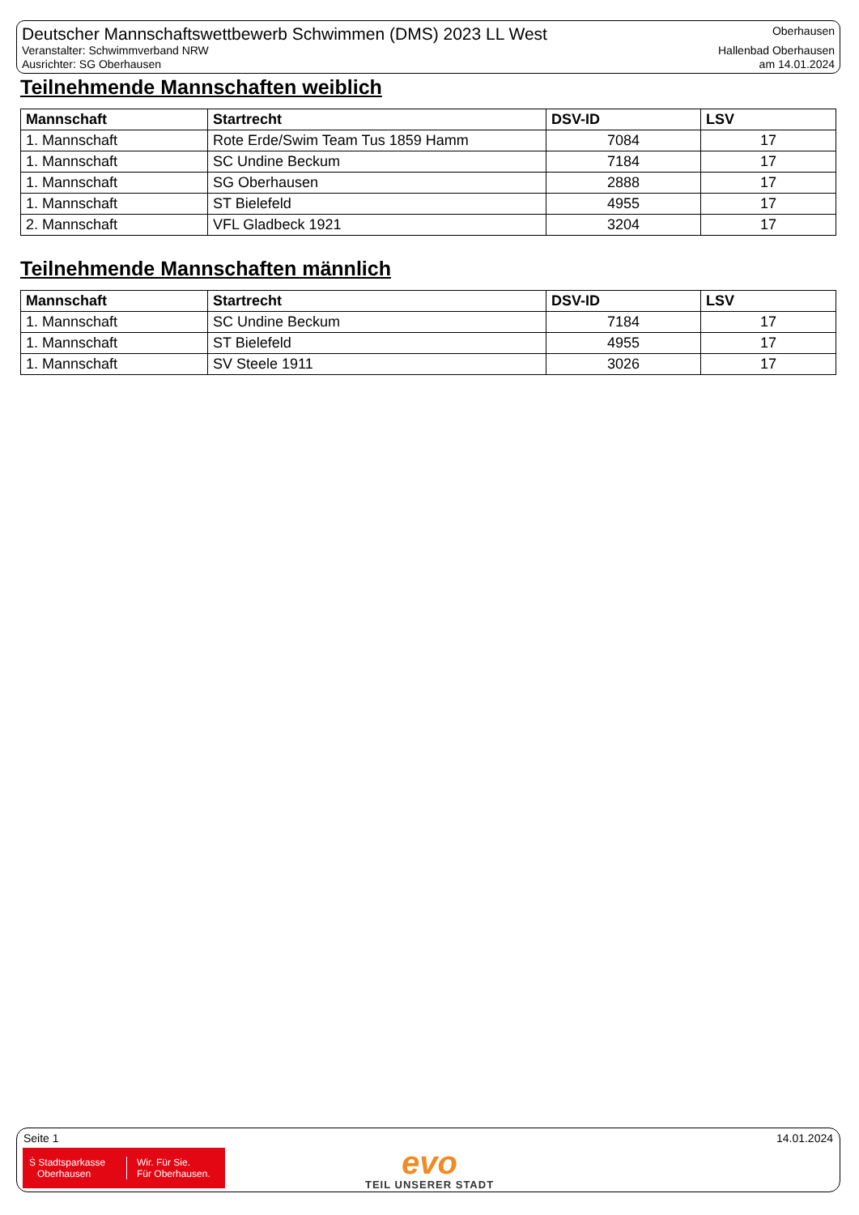Deutscher Mannschaftswettbewerb Schwimmen (DMS) 2023 LL West
Veranstalter: Schwimmverband NRW
Ausrichter: SG Oberhausen
Oberhausen
Hallenbad Oberhausen
am 14.01.2024
Teilnehmende Mannschaften weiblich
| Mannschaft | Startrecht | DSV-ID | LSV |
| --- | --- | --- | --- |
| 1. Mannschaft | Rote Erde/Swim Team Tus 1859 Hamm | 7084 | 17 |
| 1. Mannschaft | SC Undine Beckum | 7184 | 17 |
| 1. Mannschaft | SG Oberhausen | 2888 | 17 |
| 1. Mannschaft | ST Bielefeld | 4955 | 17 |
| 2. Mannschaft | VFL Gladbeck 1921 | 3204 | 17 |
Teilnehmende Mannschaften männlich
| Mannschaft | Startrecht | DSV-ID | LSV |
| --- | --- | --- | --- |
| 1. Mannschaft | SC Undine Beckum | 7184 | 17 |
| 1. Mannschaft | ST Bielefeld | 4955 | 17 |
| 1. Mannschaft | SV Steele 1911 | 3026 | 17 |
Seite 1 14.01.2024
Ṡ Stadtsparkasse
Oberhausen
Wir. Für Sie.
Für Oberhausen.
evo
TEIL UNSERER STADT